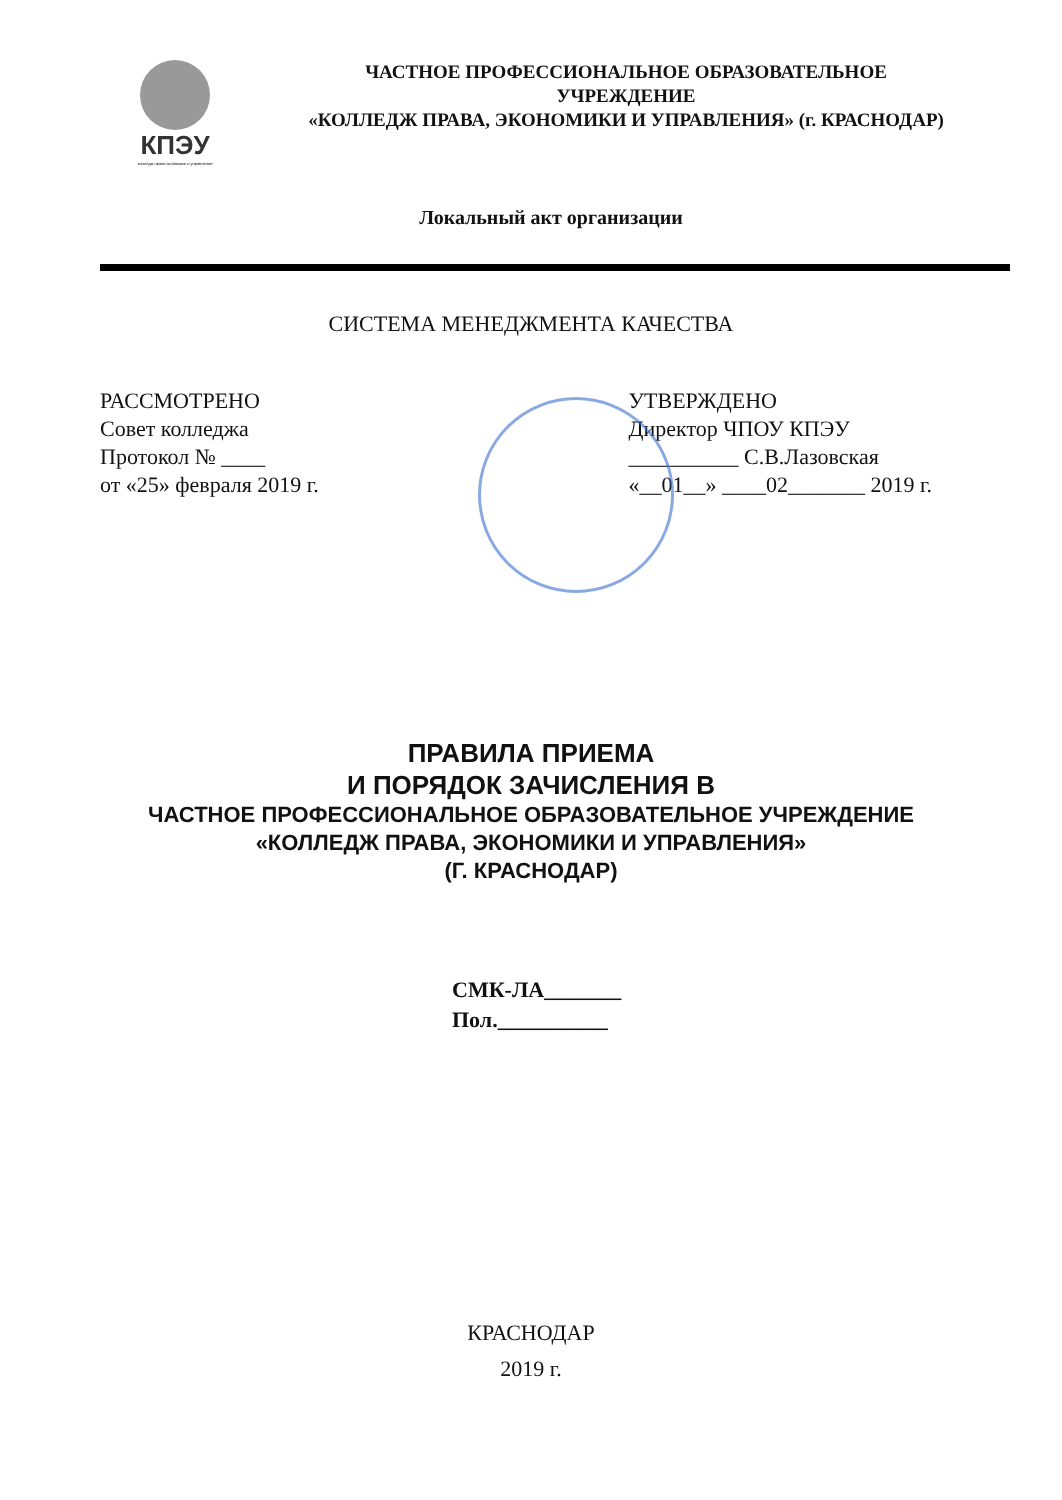КПЭУ
колледж права экономики и управления
ЧАСТНОЕ ПРОФЕССИОНАЛЬНОЕ ОБРАЗОВАТЕЛЬНОЕ
УЧРЕЖДЕНИЕ
«КОЛЛЕДЖ ПРАВА, ЭКОНОМИКИ И УПРАВЛЕНИЯ» (г. КРАСНОДАР)
Локальный акт организации
СИСТЕМА МЕНЕДЖМЕНТА КАЧЕСТВА
РАССМОТРЕНО
Совет колледжа
Протокол № ____
от «25» февраля 2019 г.
УТВЕРЖДЕНО
Директор ЧПОУ КПЭУ
__________ С.В.Лазовская
«__01__» ____02_______ 2019 г.
ПРАВИЛА ПРИЕМА
И ПОРЯДОК ЗАЧИСЛЕНИЯ В
ЧАСТНОЕ ПРОФЕССИОНАЛЬНОЕ ОБРАЗОВАТЕЛЬНОЕ УЧРЕЖДЕНИЕ
«КОЛЛЕДЖ ПРАВА, ЭКОНОМИКИ И УПРАВЛЕНИЯ»
(Г. КРАСНОДАР)
СМК-ЛА_______
Пол.__________
КРАСНОДАР
2019 г.